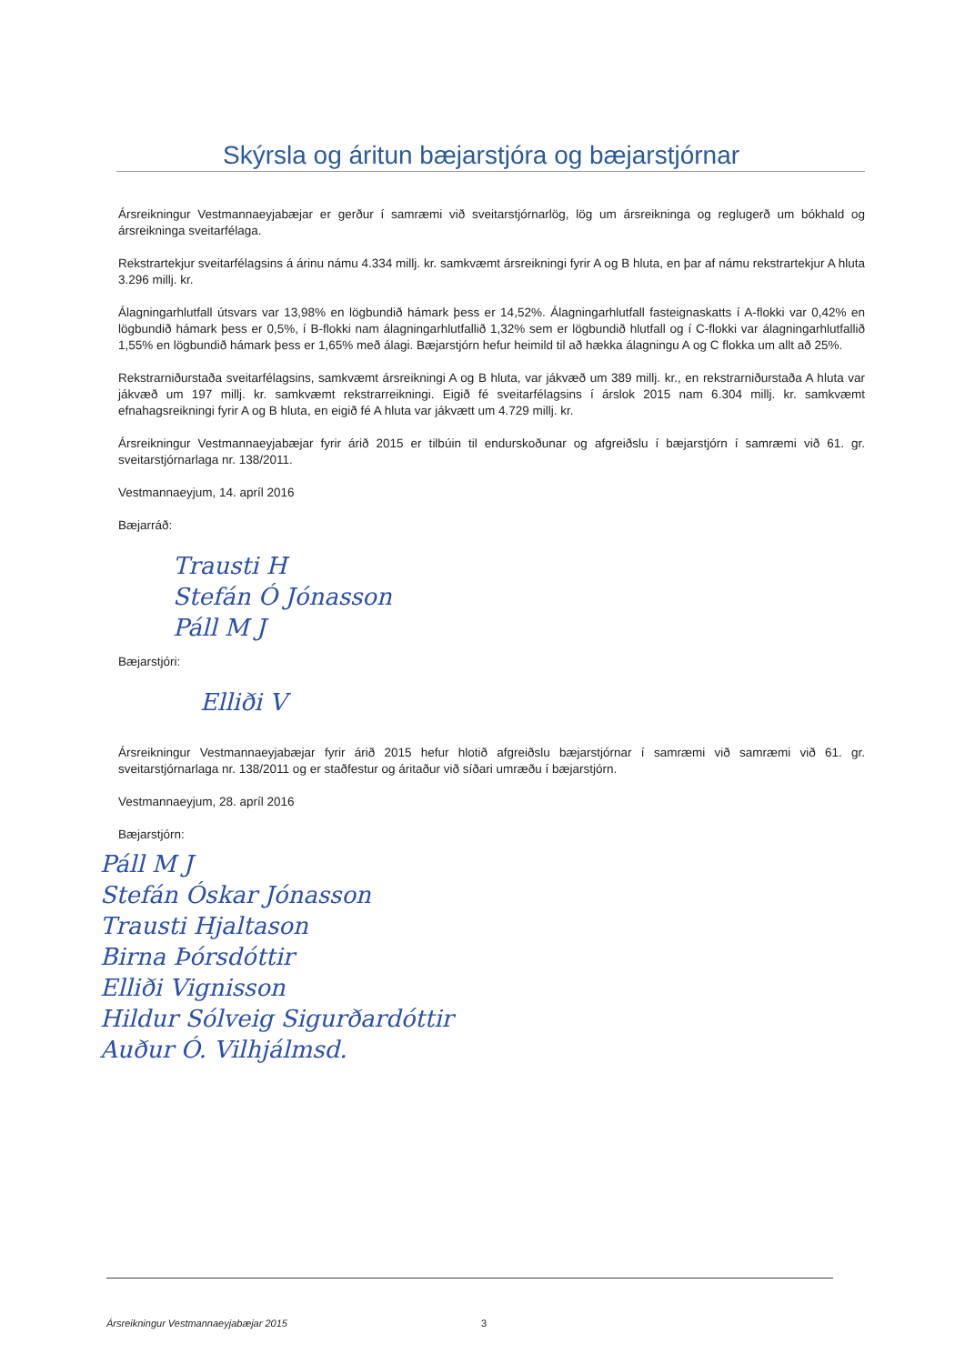Skýrsla og áritun bæjarstjóra og bæjarstjórnar
Ársreikningur Vestmannaeyjabæjar er gerður í samræmi við sveitarstjórnarlög, lög um ársreikninga og reglugerð um bókhald og ársreikninga sveitarfélaga.
Rekstrartekjur sveitarfélagsins á árinu námu 4.334 millj. kr. samkvæmt ársreikningi fyrir A og B hluta, en þar af námu rekstrartekjur A hluta 3.296 millj. kr.
Álagningarhlutfall útsvars var 13,98% en lögbundið hámark þess er 14,52%. Álagningarhlutfall fasteignaskatts í A-flokki var 0,42% en lögbundið hámark þess er 0,5%, í B-flokki nam álagningarhlutfallið 1,32% sem er lögbundið hlutfall og í C-flokki var álagningarhlutfallið 1,55% en lögbundið hámark þess er 1,65% með álagi. Bæjarstjórn hefur heimild til að hækka álagningu A og C flokka um allt að 25%.
Rekstrarniðurstaða sveitarfélagsins, samkvæmt ársreikningi A og B hluta, var jákvæð um 389 millj. kr., en rekstrarniðurstaða A hluta var jákvæð um 197 millj. kr. samkvæmt rekstrarreikningi. Eigið fé sveitarfélagsins í árslok 2015 nam 6.304 millj. kr. samkvæmt efnahagsreikningi fyrir A og B hluta, en eigið fé A hluta var jákvætt um 4.729 millj. kr.
Ársreikningur Vestmannaeyjabæjar fyrir árið 2015 er tilbúin til endurskoðunar og afgreiðslu í bæjarstjórn í samræmi við 61. gr. sveitarstjórnarlaga nr. 138/2011.
Vestmannaeyjum, 14. apríl 2016
Bæjarráð:
Trausti H
Stefán Ó Jónasson
Páll M J
Bæjarstjóri:
Elliði V
Ársreikningur Vestmannaeyjabæjar fyrir árið 2015 hefur hlotið afgreiðslu bæjarstjórnar í samræmi við samræmi við 61. gr. sveitarstjórnarlaga nr. 138/2011 og er staðfestur og áritaður við síðari umræðu í bæjarstjórn.
Vestmannaeyjum, 28. apríl 2016
Bæjarstjórn:
Páll M J
Stefán Óskar Jónasson
Trausti Hjaltason
Birna Þórsdóttir
Elliði Vignisson
Hildur Sólveig Sigurðardóttir
Auður Ó. Vilhjálmsd.
Ársreikningur Vestmannaeyjabæjar 2015 3